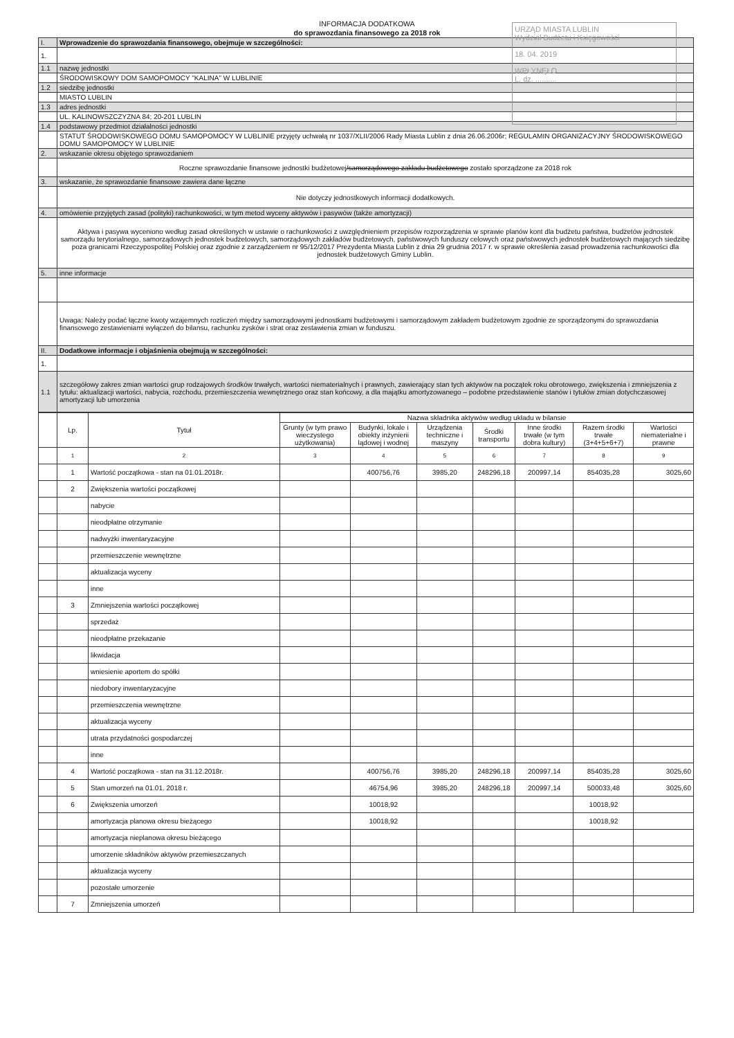INFORMACJA DODATKOWA
do sprawozdania finansowego za 2018 rok
URZĄD MIASTA LUBLIN
Wydział Budżetu i Księgowości
18. 04. 2019
WPŁYNĘŁO
L. dz. ..........
| I. | Wprowadzenie do sprawozdania finansowego, obejmuje w szczególności: |
| 1. | |
| 1.1 | nazwę jednostki |
| | ŚRODOWISKOWY DOM SAMOPOMOCY "KALINA" W LUBLINIE |
| 1.2 | siedzibę jednostki |
| | MIASTO LUBLIN |
| 1.3 | adres jednostki |
| | UL. KALINOWSZCZYZNA 84; 20-201 LUBLIN |
| 1.4 | podstawowy przedmiot działalności jednostki |
| | STATUT ŚRODOWISKOWEGO DOMU SAMOPOMOCY W LUBLINIE przyjęty uchwałą nr 1037/XLII/2006 Rady Miasta Lublin z dnia 26.06.2006r; REGULAMIN ORGANIZACYJNY ŚRODOWISKOWEGO DOMU SAMOPOMOCY W LUBLINIE |
| 2. | wskazanie okresu objętego sprawozdaniem |
| | Roczne sprawozdanie finansowe jednostki budżetowej /samorządowego zakładu budżetowego zostało sporządzone za 2018 rok |
| 3. | wskazanie, że sprawozdanie finansowe zawiera dane łączne |
| | Nie dotyczy jednostkowych informacji dodatkowych. |
| 4. | omówienie przyjętych zasad (polityki) rachunkowości, w tym metod wyceny aktywów i pasywów (także amortyzacji) |
| | Aktywa i pasywa wyceniono według zasad określonych w ustawie o rachunkowości z uwzględnieniem przepisów rozporządzenia w sprawie planów kont dla budżetu państwa, budżetów jednostek samorządu terytorialnego, samorządowych jednostek budżetowych, samorządowych zakładów budżetowych, państwowych funduszy celowych oraz państwowych jednostek budżetowych mających siedzibę poza granicami Rzeczypospolitej Polskiej oraz zgodnie z zarządzeniem nr 95/12/2017 Prezydenta Miasta Lublin z dnia 29 grudnia 2017 r. w sprawie określenia zasad prowadzenia rachunkowości dla jednostek budżetowych Gminy Lublin. |
| 5. | inne informacje |
| | Uwaga: Należy podać łączne kwoty wzajemnych rozliczeń między samorządowymi jednostkami budżetowymi i samorządowym zakładem budżetowym zgodnie ze sporządzonymi do sprawozdania finansowego zestawieniami wyłączeń do bilansu, rachunku zysków i strat oraz zestawienia zmian w funduszu. |
| II. | Dodatkowe informacje i objaśnienia obejmują w szczególności: |
| 1. | |
| 1.1 | szczegółowy zakres zmian wartości grup rodzajowych środków trwałych, wartości niematerialnych i prawnych, zawierający stan tych aktywów na początek roku obrotowego, zwiększenia i zmniejszenia z tytułu: aktualizacji wartości, nabycia, rozchodu, przemieszczenia wewnętrznego oraz stan końcowy, a dla majątku amortyzowanego – podobne przedstawienie stanów i tytułów zmian dotychczasowej amortyzacji lub umorzenia |
| | Lp. | Tytuł | Nazwa składnika aktywów według układu w bilansie | | | | | | |
| | | | Grunty (w tym prawo wieczystego użytkowania) | Budynki, lokale i obiekty inżynierii lądowej i wodnej | Urządzenia techniczne i maszyny | Środki transportu | Inne środki trwałe (w tym dobra kultury) | Razem środki trwałe (3+4+5+6+7) | Wartości niematerialne i prawne |
| | 1 | 2 | 3 | 4 | 5 | 6 | 7 | 8 | 9 |
| | 1 | Wartość początkowa - stan na 01.01.2018r. | | 400756,76 | 3985,20 | 248296,18 | 200997,14 | 854035,28 | 3025,60 |
| | 2 | Zwiększenia wartości początkowej | | | | | | | |
| | | nabycie | | | | | | | |
| | | nieodpłatne otrzymanie | | | | | | | |
| | | nadwyżki inwentaryzacyjne | | | | | | | |
| | | przemieszczenie wewnętrzne | | | | | | | |
| | | aktualizacja wyceny | | | | | | | |
| | | inne | | | | | | | |
| | 3 | Zmniejszenia wartości początkowej | | | | | | | |
| | | sprzedaż | | | | | | | |
| | | nieodpłatne przekazanie | | | | | | | |
| | | likwidacja | | | | | | | |
| | | wniesienie aportem do spółki | | | | | | | |
| | | niedobory inwentaryzacyjne | | | | | | | |
| | | przemieszczenia wewnętrzne | | | | | | | |
| | | aktualizacja wyceny | | | | | | | |
| | | utrata przydatności gospodarczej | | | | | | | |
| | | inne | | | | | | | |
| | 4 | Wartość początkowa - stan na 31.12.2018r. | | 400756,76 | 3985,20 | 248296,18 | 200997,14 | 854035,28 | 3025,60 |
| | 5 | Stan umorzeń na 01.01. 2018 r. | | 46754,96 | 3985,20 | 248296,18 | 200997,14 | 500033,48 | 3025,60 |
| | 6 | Zwiększenia umorzeń | | 10018,92 | | | | 10018,92 | |
| | | amortyzacja planowa okresu bieżącego | | 10018,92 | | | | 10018,92 | |
| | | amortyzacja nieplanowa okresu bieżącego | | | | | | | |
| | | umorzenie składników aktywów przemieszczanych | | | | | | | |
| | | aktualizacja wyceny | | | | | | | |
| | | pozostałe umorzenie | | | | | | | |
| | 7 | Zmniejszenia umorzeń | | | | | | | |